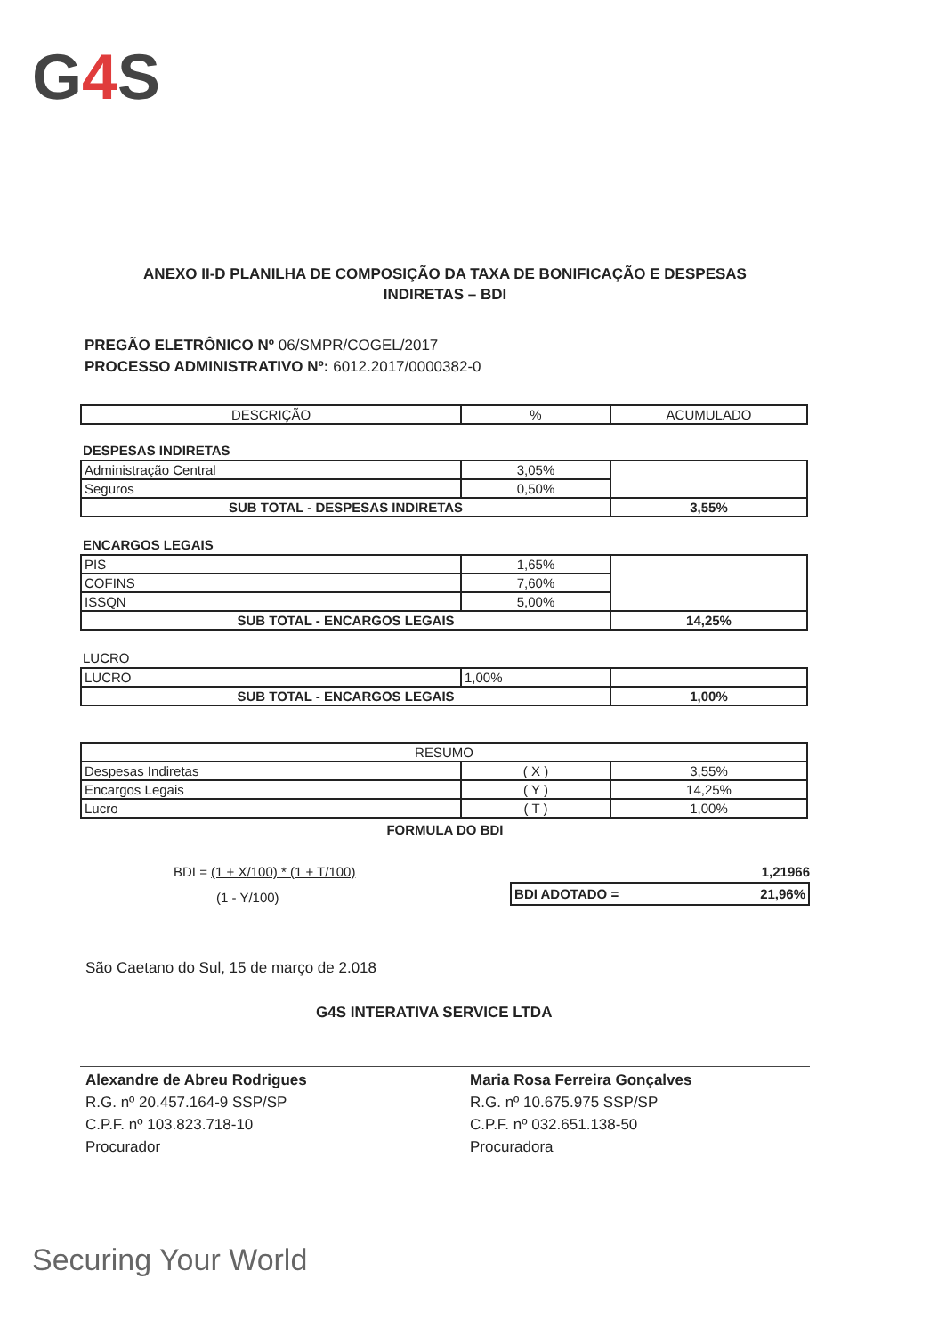G4 S
ANEXO II-D PLANILHA DE COMPOSIÇÃO DA TAXA DE BONIFICAÇÃO E DESPESAS
INDIRETAS – BDI
PREGÃO ELETRÔNICO Nº 06/SMPR/COGEL/2017
PROCESSO ADMINISTRATIVO Nº: 6012.2017/0000382-0
| DESCRIÇÃO | % | ACUMULADO |
DESPESAS INDIRETAS
| Administração Central | 3,05% | |
| Seguros | 0,50% | |
| SUB TOTAL - DESPESAS INDIRETAS | | 3,55% |
ENCARGOS LEGAIS
| PIS | 1,65% | |
| COFINS | 7,60% | |
| ISSQN | 5,00% | |
| SUB TOTAL - ENCARGOS LEGAIS | | 14,25% |
LUCRO
| LUCRO | 1,00% | |
| SUB TOTAL - ENCARGOS LEGAIS | | 1,00% |
| RESUMO | | |
| Despesas Indiretas | ( X ) | 3,55% |
| Encargos Legais | ( Y ) | 14,25% |
| Lucro | ( T ) | 1,00% |
FORMULA DO BDI
BDI = (1 + X/100) * (1 + T/100)
(1 - Y/100)
1,21966
BDI ADOTADO = 21,96%
São Caetano do Sul, 15 de março de 2.018
G4S INTERATIVA SERVICE LTDA
Alexandre de Abreu Rodrigues
R.G. nº 20.457.164-9 SSP/SP
C.P.F. nº 103.823.718-10
Procurador
Maria Rosa Ferreira Gonçalves
R.G. nº 10.675.975 SSP/SP
C.P.F. nº 032.651.138-50
Procuradora
Securing Your World